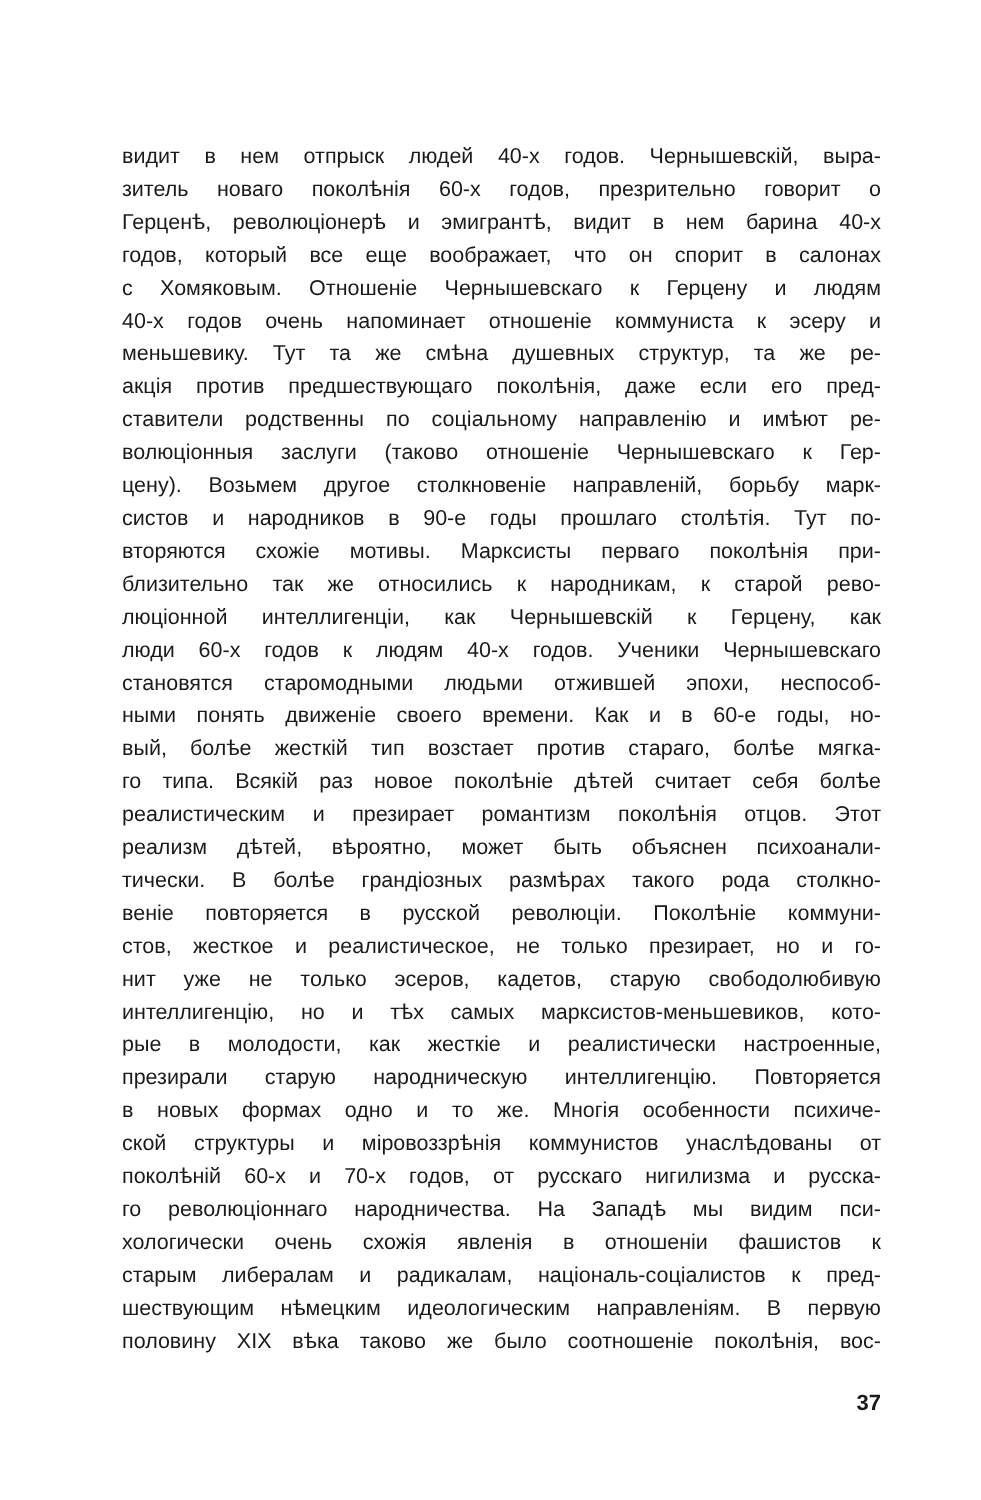видит в нем отпрыск людей 40-х годов. Чернышевскій, выра-
зитель новаго поколѣнія 60-х годов, презрительно говорит о
Герценѣ, революціонерѣ и эмигрантѣ, видит в нем барина 40-х
годов, который все еще воображает, что он спорит в салонах
с Хомяковым. Отношеніе Чернышевскаго к Герцену и людям
40-х годов очень напоминает отношеніе коммуниста к эсеру и
меньшевику. Тут та же смѣна душевных структур, та же ре-
акція против предшествующаго поколѣнія, даже если его пред-
ставители родственны по соціальному направленію и имѣют ре-
волюціонныя заслуги (таково отношеніе Чернышевскаго к Гер-
цену). Возьмем другое столкновеніе направленій, борьбу марк-
систов и народников в 90-е годы прошлаго столѣтія. Тут по-
вторяются схожіе мотивы. Марксисты перваго поколѣнія при-
близительно так же относились к народникам, к старой рево-
люціонной интеллигенціи, как Чернышевскій к Герцену, как
люди 60-х годов к людям 40-х годов. Ученики Чернышевскаго
становятся старомодными людьми отжившей эпохи, неспособ-
ными понять движеніе своего времени. Как и в 60-е годы, но-
вый, болѣе жесткій тип возстает против стараго, болѣе мягка-
го типа. Всякій раз новое поколѣніе дѣтей считает себя болѣе
реалистическим и презирает романтизм поколѣнія отцов. Этот
реализм дѣтей, вѣроятно, может быть объяснен психоанали-
тически. В болѣе грандіозных размѣрах такого рода столкно-
веніе повторяется в русской революціи. Поколѣніе коммуни-
стов, жесткое и реалистическое, не только презирает, но и го-
нит уже не только эсеров, кадетов, старую свободолюбивую
интеллигенцію, но и тѣх самых марксистов-меньшевиков, кото-
рые в молодости, как жесткіе и реалистически настроенные,
презирали старую народническую интеллигенцію. Повторяется
в новых формах одно и то же. Многія особенности психиче-
ской структуры и міровоззрѣнія коммунистов унаслѣдованы от
поколѣній 60-х и 70-х годов, от русскаго нигилизма и русска-
го революціоннаго народничества. На Западѣ мы видим пси-
хологически очень схожія явленія в отношеніи фашистов к
старым либералам и радикалам, національ-соціалистов к пред-
шествующим нѣмецким идеологическим направленіям. В первую
половину XIX вѣка таково же было соотношеніе поколѣнія, вос-
37